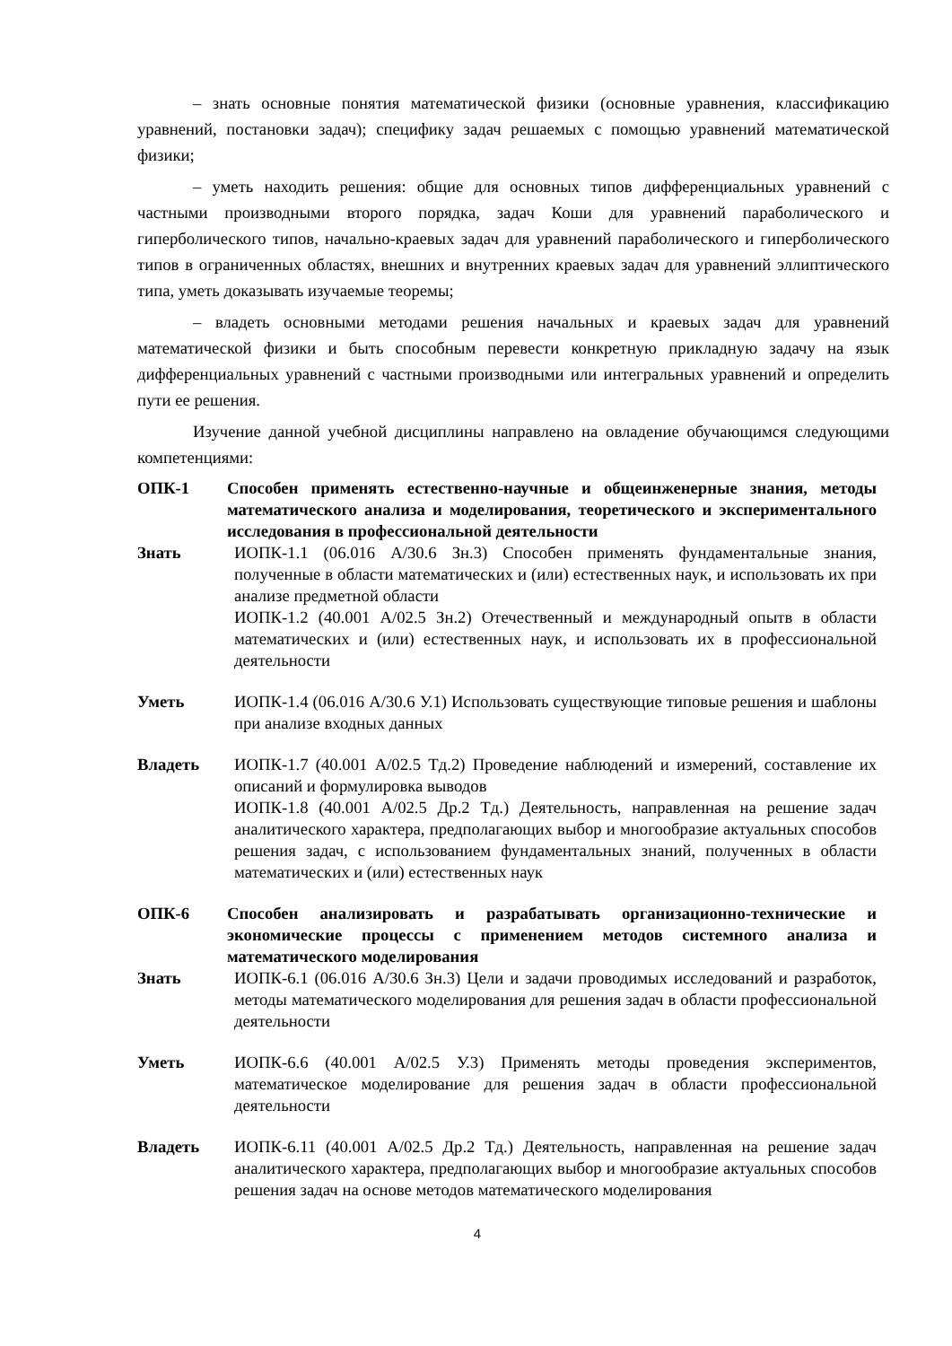– знать основные понятия математической физики (основные уравнения, классификацию уравнений, постановки задач); специфику задач решаемых с помощью уравнений математической физики;
– уметь находить решения: общие для основных типов дифференциальных уравнений с частными производными второго порядка, задач Коши для уравнений параболического и гиперболического типов, начально-краевых задач для уравнений параболического и гиперболического типов в ограниченных областях, внешних и внутренних краевых задач для уравнений эллиптического типа, уметь доказывать изучаемые теоремы;
– владеть основными методами решения начальных и краевых задач для уравнений математической физики и быть способным перевести конкретную прикладную задачу на язык дифференциальных уравнений с частными производными или интегральных уравнений и определить пути ее решения.
Изучение данной учебной дисциплины направлено на овладение обучающимся следующими компетенциями:
| ОПК-1 | Способен применять естественно-научные и общеинженерные знания, методы математического анализа и моделирования, теоретического и экспериментального исследования в профессиональной деятельности |
| Знать | ИОПК-1.1 (06.016 А/30.6 Зн.3) Способен применять фундаментальные знания, полученные в области математических и (или) естественных наук, и использовать их при анализе предметной области ИОПК-1.2 (40.001 А/02.5 Зн.2) Отечественный и международный опытв в области математических и (или) естественных наук, и использовать их в профессиональной деятельности |
| Уметь | ИОПК-1.4 (06.016 А/30.6 У.1) Использовать существующие типовые решения и шаблоны при анализе входных данных |
| Владеть | ИОПК-1.7 (40.001 А/02.5 Тд.2) Проведение наблюдений и измерений, составление их описаний и формулировка выводов ИОПК-1.8 (40.001 А/02.5 Др.2 Тд.) Деятельность, направленная на решение задач аналитического характера, предполагающих выбор и многообразие актуальных способов решения задач, с использованием фундаментальных знаний, полученных в области математических и (или) естественных наук |
| ОПК-6 | Способен анализировать и разрабатывать организационно-технические и экономические процессы с применением методов системного анализа и математического моделирования |
| Знать | ИОПК-6.1 (06.016 А/30.6 Зн.3) Цели и задачи проводимых исследований и разработок, методы математического моделирования для решения задач в области профессиональной деятельности |
| Уметь | ИОПК-6.6 (40.001 А/02.5 У.3) Применять методы проведения экспериментов, математическое моделирование для решения задач в области профессиональной деятельности |
| Владеть | ИОПК-6.11 (40.001 А/02.5 Др.2 Тд.) Деятельность, направленная на решение задач аналитического характера, предполагающих выбор и многообразие актуальных способов решения задач на основе методов математического моделирования |
4